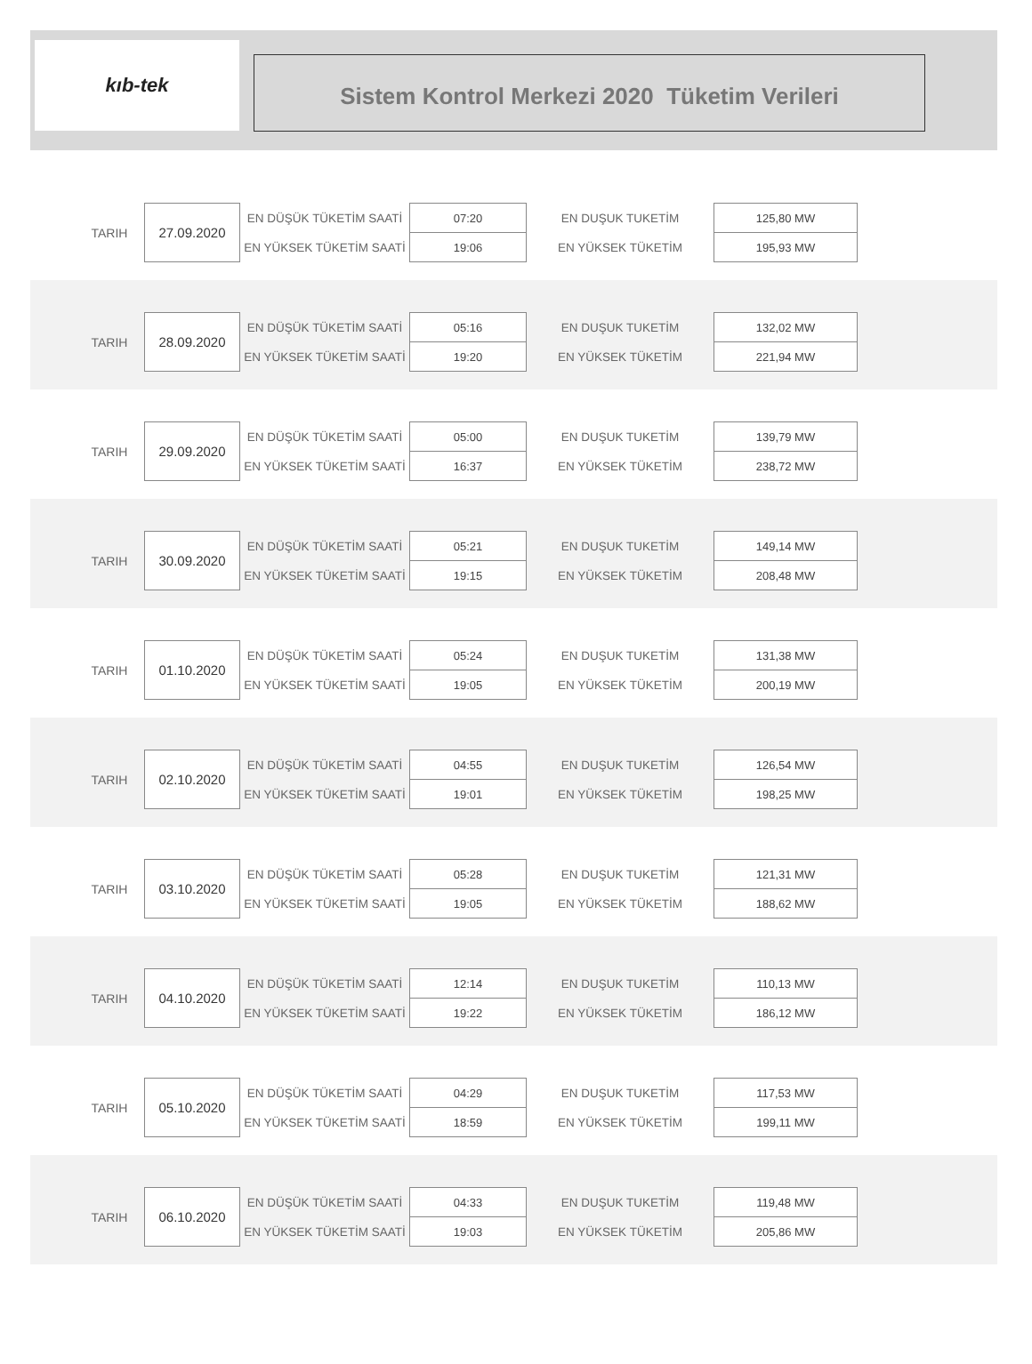kıb-tek
Sistem Kontrol Merkezi 2020 Tüketim Verileri
| TARIH | 27.09.2020 | EN DÜŞÜK TÜKETİM SAATİ | 07:20 | EN DUŞUK TUKETİM | 125,80 MW |
| | | EN YÜKSEK TÜKETİM SAATİ | 19:06 | EN YÜKSEK TÜKETİM | 195,93 MW |
| TARIH | 28.09.2020 | EN DÜŞÜK TÜKETİM SAATİ | 05:16 | EN DUŞUK TUKETİM | 132,02 MW |
| | | EN YÜKSEK TÜKETİM SAATİ | 19:20 | EN YÜKSEK TÜKETİM | 221,94 MW |
| TARIH | 29.09.2020 | EN DÜŞÜK TÜKETİM SAATİ | 05:00 | EN DUŞUK TUKETİM | 139,79 MW |
| | | EN YÜKSEK TÜKETİM SAATİ | 16:37 | EN YÜKSEK TÜKETİM | 238,72 MW |
| TARIH | 30.09.2020 | EN DÜŞÜK TÜKETİM SAATİ | 05:21 | EN DUŞUK TUKETİM | 149,14 MW |
| | | EN YÜKSEK TÜKETİM SAATİ | 19:15 | EN YÜKSEK TÜKETİM | 208,48 MW |
| TARIH | 01.10.2020 | EN DÜŞÜK TÜKETİM SAATİ | 05:24 | EN DUŞUK TUKETİM | 131,38 MW |
| | | EN YÜKSEK TÜKETİM SAATİ | 19:05 | EN YÜKSEK TÜKETİM | 200,19 MW |
| TARIH | 02.10.2020 | EN DÜŞÜK TÜKETİM SAATİ | 04:55 | EN DUŞUK TUKETİM | 126,54 MW |
| | | EN YÜKSEK TÜKETİM SAATİ | 19:01 | EN YÜKSEK TÜKETİM | 198,25 MW |
| TARIH | 03.10.2020 | EN DÜŞÜK TÜKETİM SAATİ | 05:28 | EN DUŞUK TUKETİM | 121,31 MW |
| | | EN YÜKSEK TÜKETİM SAATİ | 19:05 | EN YÜKSEK TÜKETİM | 188,62 MW |
| TARIH | 04.10.2020 | EN DÜŞÜK TÜKETİM SAATİ | 12:14 | EN DUŞUK TUKETİM | 110,13 MW |
| | | EN YÜKSEK TÜKETİM SAATİ | 19:22 | EN YÜKSEK TÜKETİM | 186,12 MW |
| TARIH | 05.10.2020 | EN DÜŞÜK TÜKETİM SAATİ | 04:29 | EN DUŞUK TUKETİM | 117,53 MW |
| | | EN YÜKSEK TÜKETİM SAATİ | 18:59 | EN YÜKSEK TÜKETİM | 199,11 MW |
| TARIH | 06.10.2020 | EN DÜŞÜK TÜKETİM SAATİ | 04:33 | EN DUŞUK TUKETİM | 119,48 MW |
| | | EN YÜKSEK TÜKETİM SAATİ | 19:03 | EN YÜKSEK TÜKETİM | 205,86 MW |